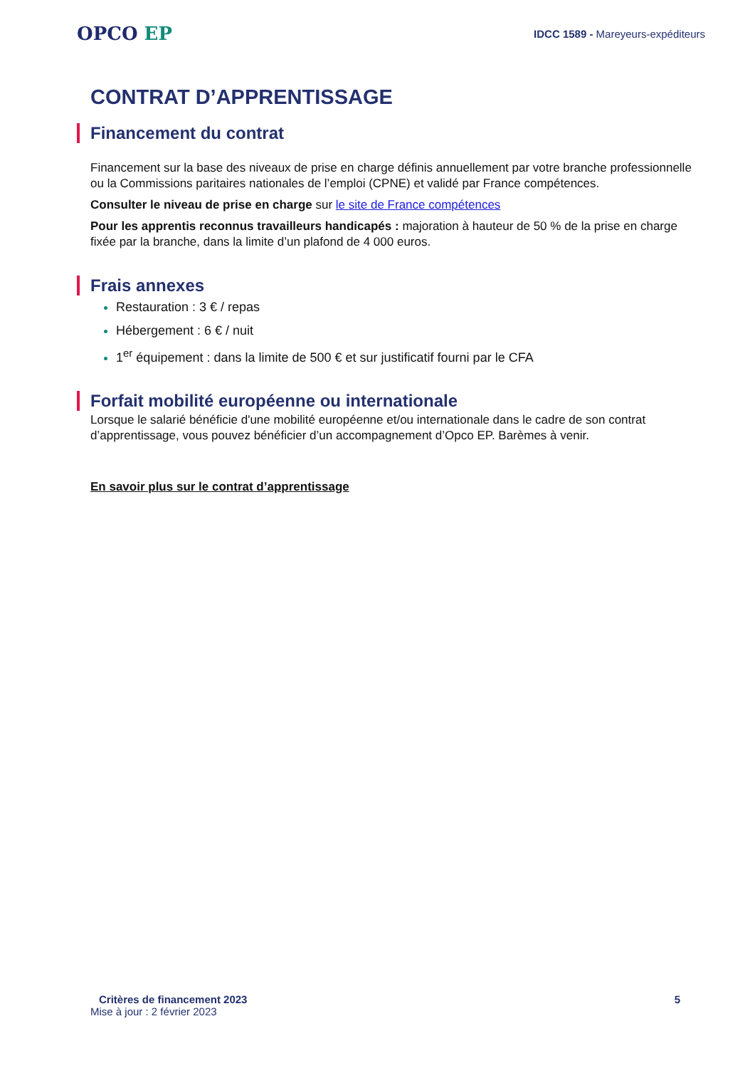OPCO EP
IDCC 1589 - Mareyeurs-expéditeurs
CONTRAT D’APPRENTISSAGE
Financement du contrat
Financement sur la base des niveaux de prise en charge définis annuellement par votre branche professionnelle ou la Commissions paritaires nationales de l’emploi (CPNE) et validé par France compétences.
Consulter le niveau de prise en charge sur le site de France compétences
Pour les apprentis reconnus travailleurs handicapés : majoration à hauteur de 50 % de la prise en charge fixée par la branche, dans la limite d’un plafond de 4 000 euros.
Frais annexes
Restauration : 3 € / repas
Hébergement : 6 € / nuit
1<sup>er</sup> équipement : dans la limite de 500 € et sur justificatif fourni par le CFA
Forfait mobilité européenne ou internationale
Lorsque le salarié bénéficie d'une mobilité européenne et/ou internationale dans le cadre de son contrat d’apprentissage, vous pouvez bénéficier d’un accompagnement d’Opco EP. Barèmes à venir.
En savoir plus sur le contrat d’apprentissage
Critères de financement 2023 5
Mise à jour : 2 février 2023